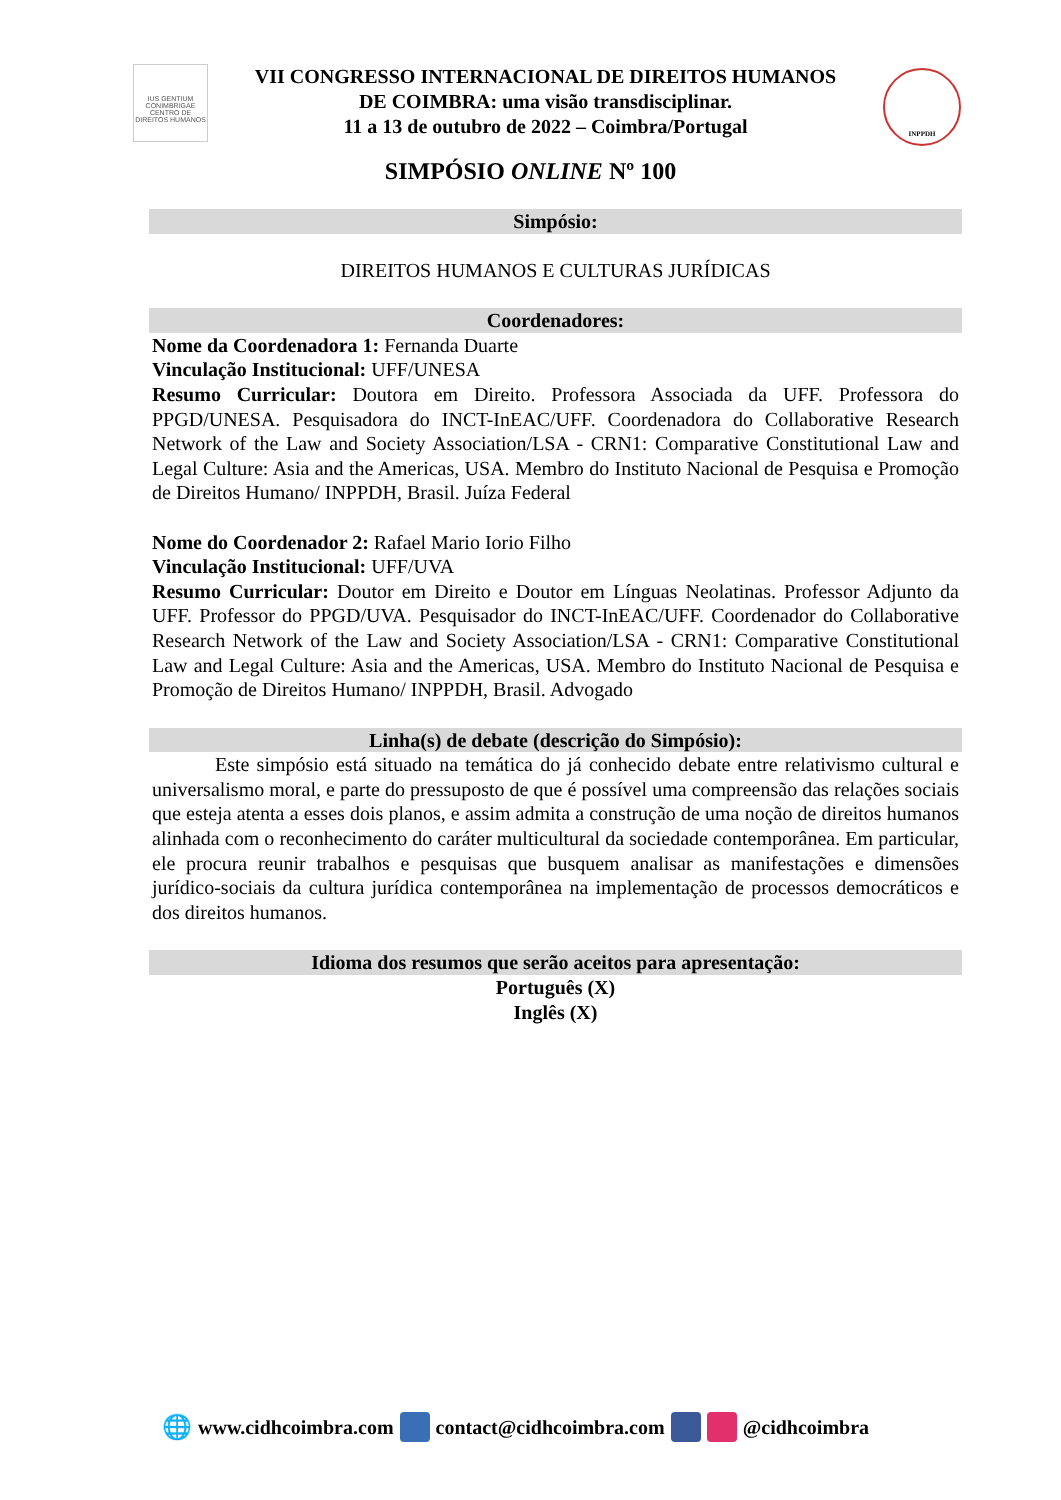IUS GENTIUM CONIMBRIGAE
CENTRO DE DIREITOS HUMANOS
VII CONGRESSO INTERNACIONAL DE DIREITOS HUMANOS
DE COIMBRA: uma visão transdisciplinar.
11 a 13 de outubro de 2022 – Coimbra/Portugal
INPPDH
SIMPÓSIO ONLINE Nº 100
Simpósio:
DIREITOS HUMANOS E CULTURAS JURÍDICAS
Coordenadores:
Nome da Coordenadora 1: Fernanda Duarte
Vinculação Institucional: UFF/UNESA
Resumo Curricular: Doutora em Direito. Professora Associada da UFF. Professora do PPGD/UNESA. Pesquisadora do INCT-InEAC/UFF. Coordenadora do Collaborative Research Network of the Law and Society Association/LSA - CRN1: Comparative Constitutional Law and Legal Culture: Asia and the Americas, USA. Membro do Instituto Nacional de Pesquisa e Promoção de Direitos Humano/ INPPDH, Brasil. Juíza Federal
Nome do Coordenador 2: Rafael Mario Iorio Filho
Vinculação Institucional: UFF/UVA
Resumo Curricular: Doutor em Direito e Doutor em Línguas Neolatinas. Professor Adjunto da UFF. Professor do PPGD/UVA. Pesquisador do INCT-InEAC/UFF. Coordenador do Collaborative Research Network of the Law and Society Association/LSA - CRN1: Comparative Constitutional Law and Legal Culture: Asia and the Americas, USA. Membro do Instituto Nacional de Pesquisa e Promoção de Direitos Humano/ INPPDH, Brasil. Advogado
Linha(s) de debate (descrição do Simpósio):
Este simpósio está situado na temática do já conhecido debate entre relativismo cultural e universalismo moral, e parte do pressuposto de que é possível uma compreensão das relações sociais que esteja atenta a esses dois planos, e assim admita a construção de uma noção de direitos humanos alinhada com o reconhecimento do caráter multicultural da sociedade contemporânea. Em particular, ele procura reunir trabalhos e pesquisas que busquem analisar as manifestações e dimensões jurídico-sociais da cultura jurídica contemporânea na implementação de processos democráticos e dos direitos humanos.
Idioma dos resumos que serão aceitos para apresentação:
Português (X)
Inglês (X)
🌐 www.cidhcoimbra.com contact@cidhcoimbra.com @cidhcoimbra